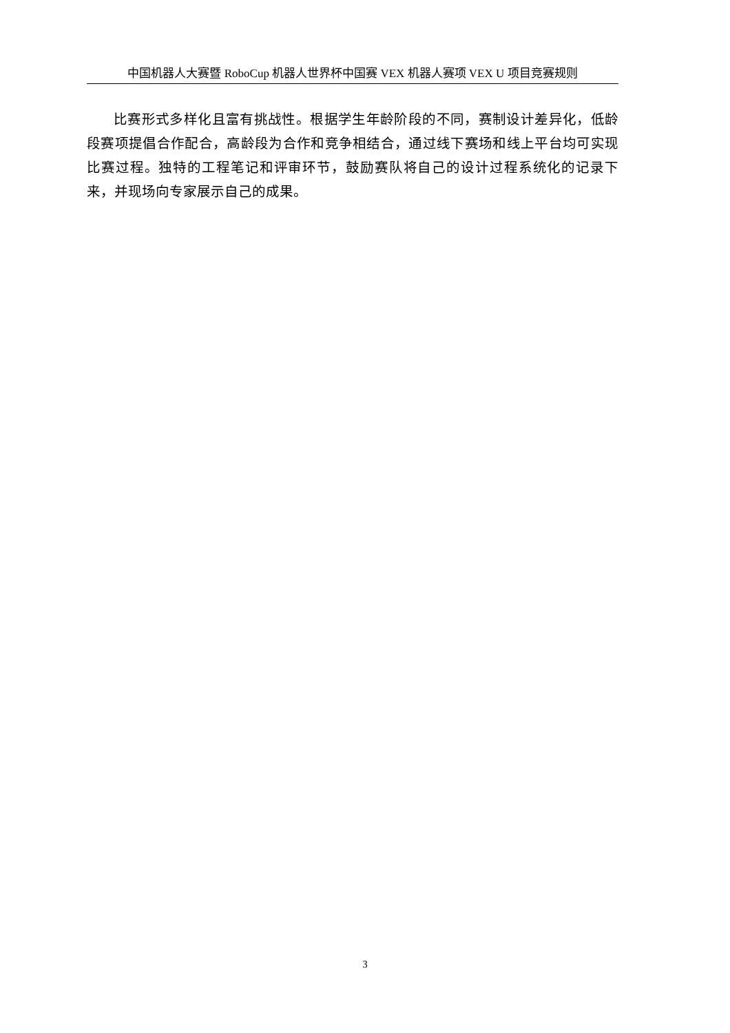中国机器人大赛暨 RoboCup 机器人世界杯中国赛 VEX 机器人赛项 VEX U 项目竞赛规则
比赛形式多样化且富有挑战性。根据学生年龄阶段的不同，赛制设计差异化，低龄段赛项提倡合作配合，高龄段为合作和竞争相结合，通过线下赛场和线上平台均可实现比赛过程。独特的工程笔记和评审环节，鼓励赛队将自己的设计过程系统化的记录下来，并现场向专家展示自己的成果。
3